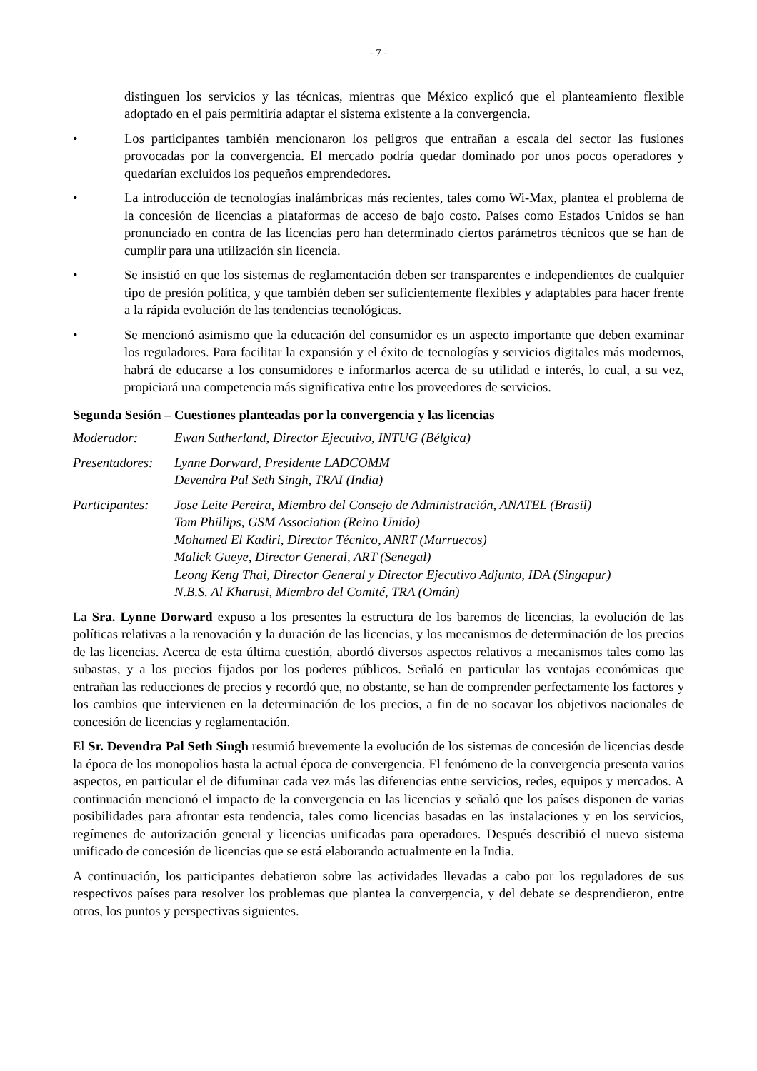- 7 -
distinguen los servicios y las técnicas, mientras que México explicó que el planteamiento flexible adoptado en el país permitiría adaptar el sistema existente a la convergencia.
• Los participantes también mencionaron los peligros que entrañan a escala del sector las fusiones provocadas por la convergencia. El mercado podría quedar dominado por unos pocos operadores y quedarían excluidos los pequeños emprendedores.
• La introducción de tecnologías inalámbricas más recientes, tales como Wi-Max, plantea el problema de la concesión de licencias a plataformas de acceso de bajo costo. Países como Estados Unidos se han pronunciado en contra de las licencias pero han determinado ciertos parámetros técnicos que se han de cumplir para una utilización sin licencia.
• Se insistió en que los sistemas de reglamentación deben ser transparentes e independientes de cualquier tipo de presión política, y que también deben ser suficientemente flexibles y adaptables para hacer frente a la rápida evolución de las tendencias tecnológicas.
• Se mencionó asimismo que la educación del consumidor es un aspecto importante que deben examinar los reguladores. Para facilitar la expansión y el éxito de tecnologías y servicios digitales más modernos, habrá de educarse a los consumidores e informarlos acerca de su utilidad e interés, lo cual, a su vez, propiciará una competencia más significativa entre los proveedores de servicios.
Segunda Sesión – Cuestiones planteadas por la convergencia y las licencias
Moderador: Ewan Sutherland, Director Ejecutivo, INTUG (Bélgica)
Presentadores: Lynne Dorward, Presidente LADCOMM
Devendra Pal Seth Singh, TRAI (India)
Participantes: Jose Leite Pereira, Miembro del Consejo de Administración, ANATEL (Brasil)
Tom Phillips, GSM Association (Reino Unido)
Mohamed El Kadiri, Director Técnico, ANRT (Marruecos)
Malick Gueye, Director General, ART (Senegal)
Leong Keng Thai, Director General y Director Ejecutivo Adjunto, IDA (Singapur)
N.B.S. Al Kharusi, Miembro del Comité, TRA (Omán)
La Sra. Lynne Dorward expuso a los presentes la estructura de los baremos de licencias, la evolución de las políticas relativas a la renovación y la duración de las licencias, y los mecanismos de determinación de los precios de las licencias. Acerca de esta última cuestión, abordó diversos aspectos relativos a mecanismos tales como las subastas, y a los precios fijados por los poderes públicos. Señaló en particular las ventajas económicas que entrañan las reducciones de precios y recordó que, no obstante, se han de comprender perfectamente los factores y los cambios que intervienen en la determinación de los precios, a fin de no socavar los objetivos nacionales de concesión de licencias y reglamentación.
El Sr. Devendra Pal Seth Singh resumió brevemente la evolución de los sistemas de concesión de licencias desde la época de los monopolios hasta la actual época de convergencia. El fenómeno de la convergencia presenta varios aspectos, en particular el de difuminar cada vez más las diferencias entre servicios, redes, equipos y mercados. A continuación mencionó el impacto de la convergencia en las licencias y señaló que los países disponen de varias posibilidades para afrontar esta tendencia, tales como licencias basadas en las instalaciones y en los servicios, regímenes de autorización general y licencias unificadas para operadores. Después describió el nuevo sistema unificado de concesión de licencias que se está elaborando actualmente en la India.
A continuación, los participantes debatieron sobre las actividades llevadas a cabo por los reguladores de sus respectivos países para resolver los problemas que plantea la convergencia, y del debate se desprendieron, entre otros, los puntos y perspectivas siguientes.